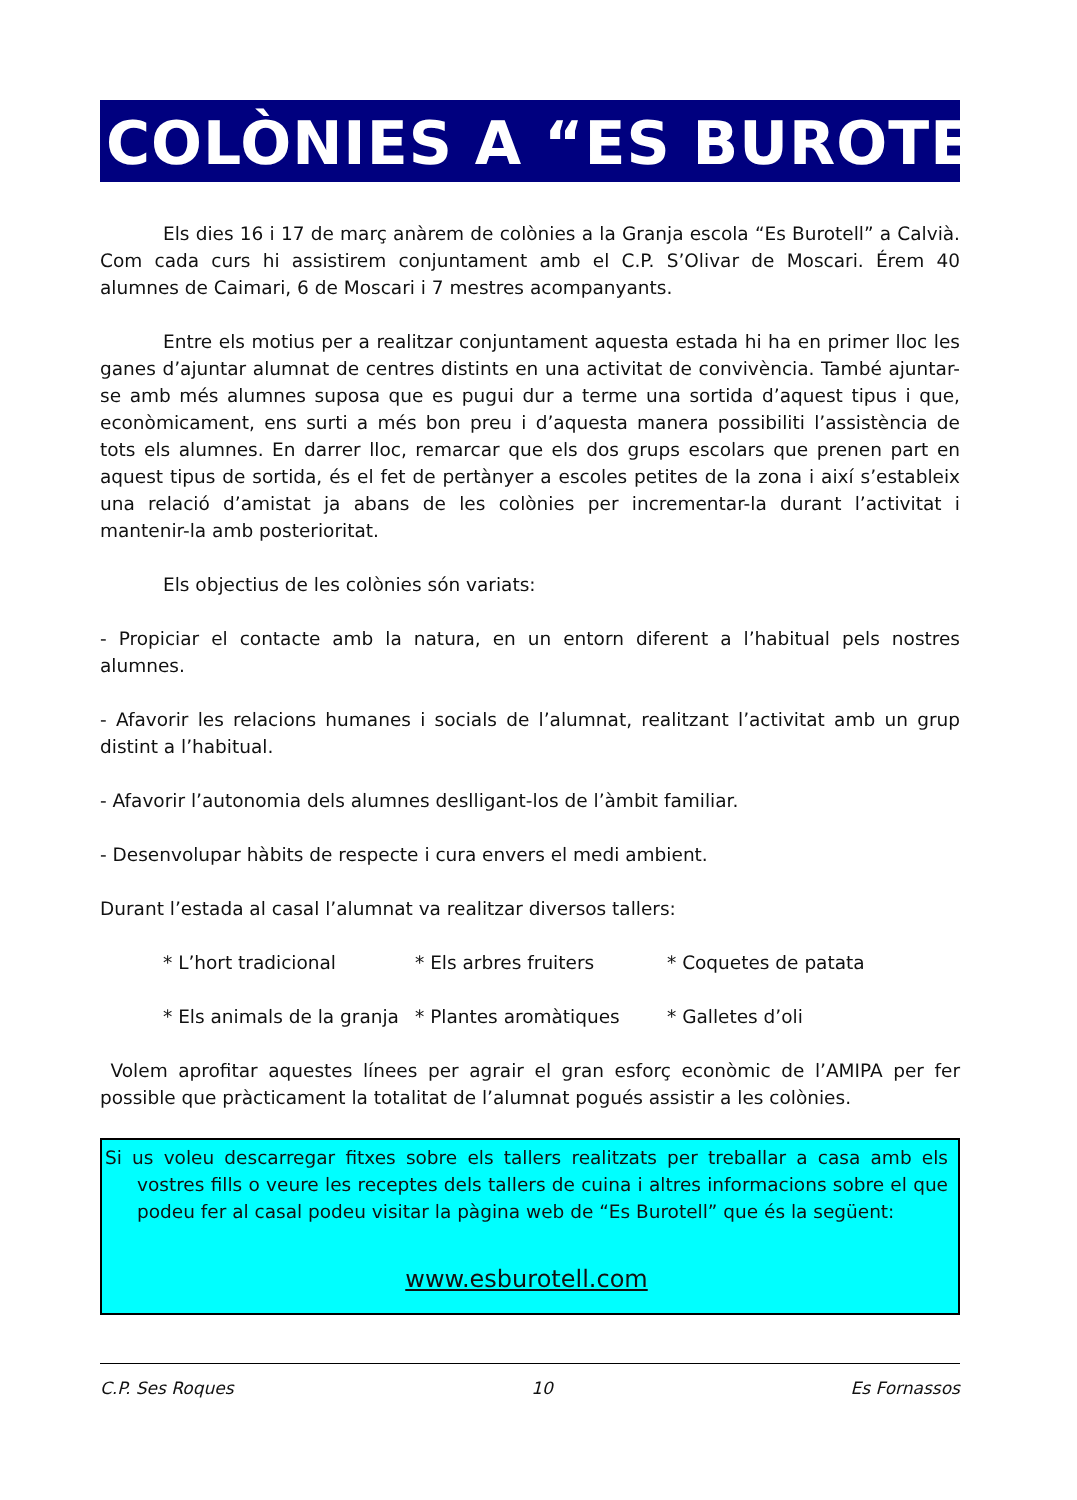COLÒNIES A “ES BUROTELL”
Els dies 16 i 17 de març anàrem de colònies a la Granja escola “Es Burotell” a Calvià. Com cada curs hi assistirem conjuntament amb el C.P. S’Olivar de Moscari. Érem 40 alumnes de Caimari, 6 de Moscari i 7 mestres acompanyants.
Entre els motius per a realitzar conjuntament aquesta estada hi ha en primer lloc les ganes d’ajuntar alumnat de centres distints en una activitat de convivència. També ajuntar-se amb més alumnes suposa que es pugui dur a terme una sortida d’aquest tipus i que, econòmicament, ens surti a més bon preu i d’aquesta manera possibiliti l’assistència de tots els alumnes. En darrer lloc, remarcar que els dos grups escolars que prenen part en aquest tipus de sortida, és el fet de pertànyer a escoles petites de la zona i així s’estableix una relació d’amistat ja abans de les colònies per incrementar-la durant l’activitat i mantenir-la amb posterioritat.
Els objectius de les colònies són variats:
- Propiciar el contacte amb la natura, en un entorn diferent a l’habitual pels nostres alumnes.
- Afavorir les relacions humanes i socials de l’alumnat, realitzant l’activitat amb un grup distint a l’habitual.
- Afavorir l’autonomia dels alumnes deslligant-los de l’àmbit familiar.
- Desenvolupar hàbits de respecte i cura envers el medi ambient.
Durant l’estada al casal l’alumnat va realitzar diversos tallers:
* L’hort tradicional * Els arbres fruiters * Coquetes de patata
* Els animals de la granja * Plantes aromàtiques * Galletes d’oli
Volem aprofitar aquestes línees per agrair el gran esforç econòmic de l’AMIPA per fer possible que pràcticament la totalitat de l’alumnat pogués assistir a les colònies.
Si us voleu descarregar fitxes sobre els tallers realitzats per treballar a casa amb els vostres fills o veure les receptes dels tallers de cuina i altres informacions sobre el que podeu fer al casal podeu visitar la pàgina web de “Es Burotell” que és la següent:
www.esburotell.com
C.P. Ses Roques 10 Es Fornassos